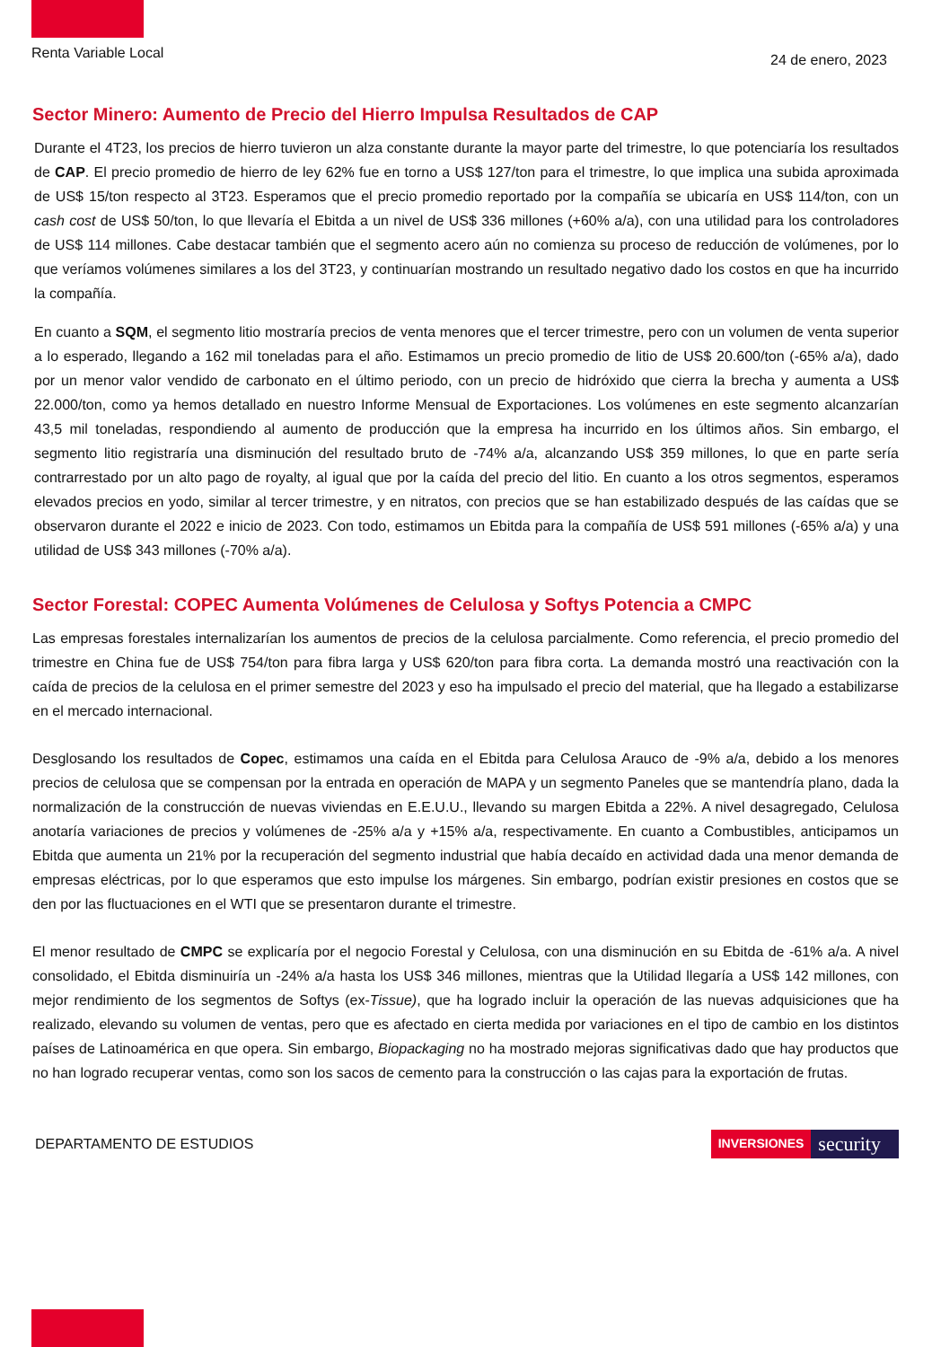Renta Variable Local
24 de enero, 2023
Sector Minero: Aumento de Precio del Hierro Impulsa Resultados de CAP
Durante el 4T23, los precios de hierro tuvieron un alza constante durante la mayor parte del trimestre, lo que potenciaría los resultados de CAP. El precio promedio de hierro de ley 62% fue en torno a US$ 127/ton para el trimestre, lo que implica una subida aproximada de US$ 15/ton respecto al 3T23. Esperamos que el precio promedio reportado por la compañía se ubicaría en US$ 114/ton, con un cash cost de US$ 50/ton, lo que llevaría el Ebitda a un nivel de US$ 336 millones (+60% a/a), con una utilidad para los controladores de US$ 114 millones. Cabe destacar también que el segmento acero aún no comienza su proceso de reducción de volúmenes, por lo que veríamos volúmenes similares a los del 3T23, y continuarían mostrando un resultado negativo dado los costos en que ha incurrido la compañía.
En cuanto a SQM, el segmento litio mostraría precios de venta menores que el tercer trimestre, pero con un volumen de venta superior a lo esperado, llegando a 162 mil toneladas para el año. Estimamos un precio promedio de litio de US$ 20.600/ton (-65% a/a), dado por un menor valor vendido de carbonato en el último periodo, con un precio de hidróxido que cierra la brecha y aumenta a US$ 22.000/ton, como ya hemos detallado en nuestro Informe Mensual de Exportaciones. Los volúmenes en este segmento alcanzarían 43,5 mil toneladas, respondiendo al aumento de producción que la empresa ha incurrido en los últimos años. Sin embargo, el segmento litio registraría una disminución del resultado bruto de -74% a/a, alcanzando US$ 359 millones, lo que en parte sería contrarrestado por un alto pago de royalty, al igual que por la caída del precio del litio. En cuanto a los otros segmentos, esperamos elevados precios en yodo, similar al tercer trimestre, y en nitratos, con precios que se han estabilizado después de las caídas que se observaron durante el 2022 e inicio de 2023. Con todo, estimamos un Ebitda para la compañía de US$ 591 millones (-65% a/a) y una utilidad de US$ 343 millones (-70% a/a).
Sector Forestal: COPEC Aumenta Volúmenes de Celulosa y Softys Potencia a CMPC
Las empresas forestales internalizarían los aumentos de precios de la celulosa parcialmente. Como referencia, el precio promedio del trimestre en China fue de US$ 754/ton para fibra larga y US$ 620/ton para fibra corta. La demanda mostró una reactivación con la caída de precios de la celulosa en el primer semestre del 2023 y eso ha impulsado el precio del material, que ha llegado a estabilizarse en el mercado internacional.
Desglosando los resultados de Copec, estimamos una caída en el Ebitda para Celulosa Arauco de -9% a/a, debido a los menores precios de celulosa que se compensan por la entrada en operación de MAPA y un segmento Paneles que se mantendría plano, dada la normalización de la construcción de nuevas viviendas en E.E.U.U., llevando su margen Ebitda a 22%. A nivel desagregado, Celulosa anotaría variaciones de precios y volúmenes de -25% a/a y +15% a/a, respectivamente. En cuanto a Combustibles, anticipamos un Ebitda que aumenta un 21% por la recuperación del segmento industrial que había decaído en actividad dada una menor demanda de empresas eléctricas, por lo que esperamos que esto impulse los márgenes. Sin embargo, podrían existir presiones en costos que se den por las fluctuaciones en el WTI que se presentaron durante el trimestre.
El menor resultado de CMPC se explicaría por el negocio Forestal y Celulosa, con una disminución en su Ebitda de -61% a/a. A nivel consolidado, el Ebitda disminuiría un -24% a/a hasta los US$ 346 millones, mientras que la Utilidad llegaría a US$ 142 millones, con mejor rendimiento de los segmentos de Softys (ex-Tissue), que ha logrado incluir la operación de las nuevas adquisiciones que ha realizado, elevando su volumen de ventas, pero que es afectado en cierta medida por variaciones en el tipo de cambio en los distintos países de Latinoamérica en que opera. Sin embargo, Biopackaging no ha mostrado mejoras significativas dado que hay productos que no han logrado recuperar ventas, como son los sacos de cemento para la construcción o las cajas para la exportación de frutas.
DEPARTAMENTO DE ESTUDIOS
INVERSIONES security